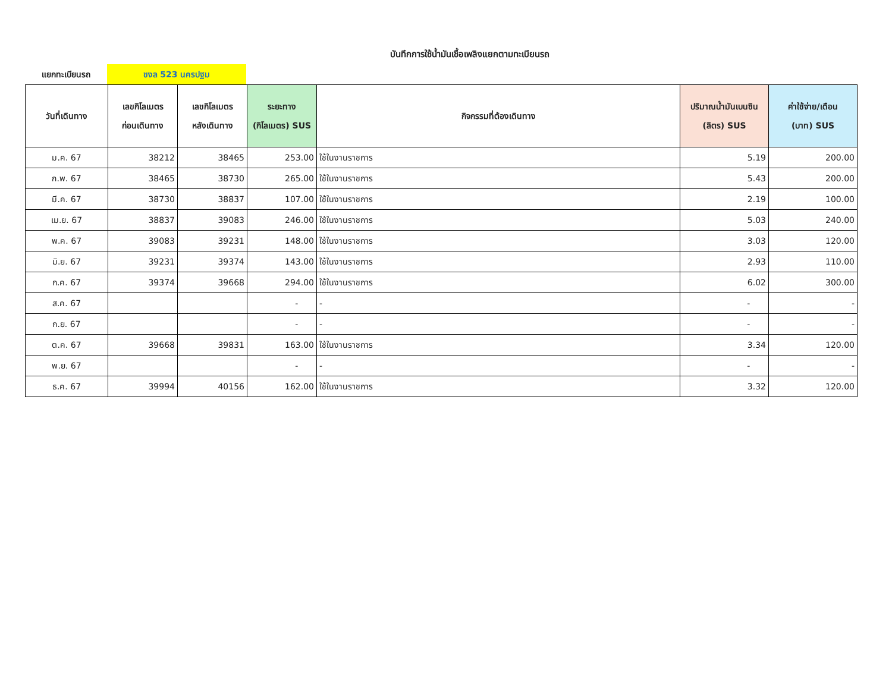บันทึกการใช้น้ำมันเชื้อเพลิงแยกตามทะเบียนรถ
แยกทะเบียนรถ
ขงล 523 นครปฐม
| วันที่เดินทาง | เลขกิโลเมตร ก่อนเดินทาง | เลขกิโลเมตร หลังเดินทาง | ระยะทาง (กิโลเมตร) SUS | กิจกรรมที่ต้องเดินทาง | ปริมาณน้ำมันเบนซิน (ลิตร) SUS | ค่าใช้จ่าย/เดือน (บาท) SUS |
| --- | --- | --- | --- | --- | --- | --- |
| ม.ค. 67 | 38212 | 38465 | 253.00 | ใช้ในงานราชการ | 5.19 | 200.00 |
| ก.พ. 67 | 38465 | 38730 | 265.00 | ใช้ในงานราชการ | 5.43 | 200.00 |
| มี.ค. 67 | 38730 | 38837 | 107.00 | ใช้ในงานราชการ | 2.19 | 100.00 |
| เม.ย. 67 | 38837 | 39083 | 246.00 | ใช้ในงานราชการ | 5.03 | 240.00 |
| พ.ค. 67 | 39083 | 39231 | 148.00 | ใช้ในงานราชการ | 3.03 | 120.00 |
| มิ.ย. 67 | 39231 | 39374 | 143.00 | ใช้ในงานราชการ | 2.93 | 110.00 |
| ก.ค. 67 | 39374 | 39668 | 294.00 | ใช้ในงานราชการ | 6.02 | 300.00 |
| ส.ค. 67 | | | - | - | - | - |
| ก.ย. 67 | | | - | - | - | - |
| ต.ค. 67 | 39668 | 39831 | 163.00 | ใช้ในงานราชการ | 3.34 | 120.00 |
| พ.ย. 67 | | | - | - | - | - |
| ธ.ค. 67 | 39994 | 40156 | 162.00 | ใช้ในงานราชการ | 3.32 | 120.00 |